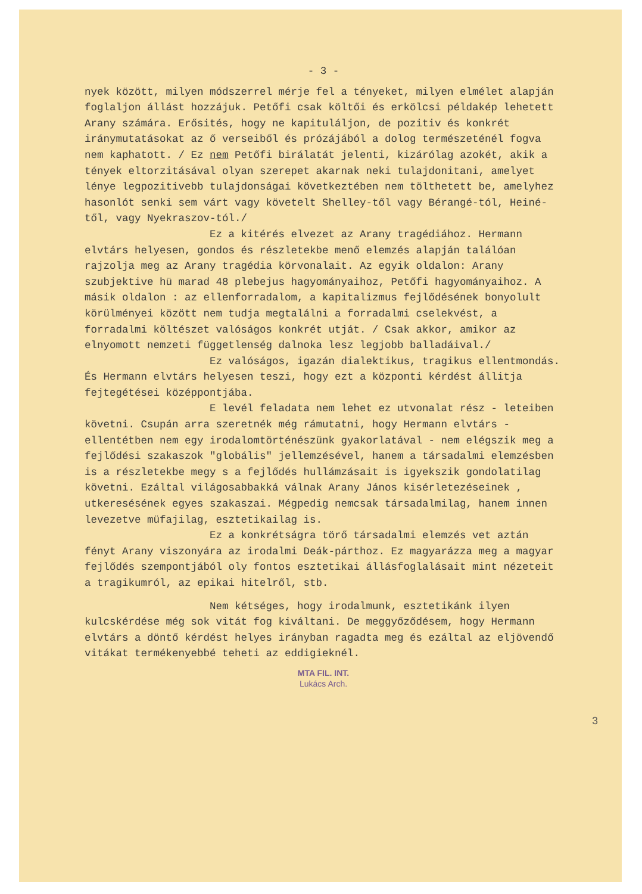- 3 -
nyek között, milyen módszerrel mérje fel a tényeket, milyen elmélet alapján foglaljon állást hozzájuk. Petőfi csak költői és erkölcsi példakép lehetett Arany számára. Erősités, hogy ne kapituláljon, de pozitiv és konkrét iránymutatásokat az ő verseiből és prózájából a dolog természeténél fogva nem kaphatott. / Ez nem Petőfi birálatát jelenti, kizárólag azokét, akik a tények eltorzitásával olyan szerepet akarnak neki tulajdonitani, amelyet lénye legpozitivebb tulajdonságai következtében nem tölthetett be, amelyhez hasonlót senki sem várt vagy követelt Shelley-től vagy Bérangé-tól, Heiné-től, vagy Nyekraszov-tól./
Ez a kitérés elvezet az Arany tragédiához. Hermann elvtárs helyesen, gondos és részletekbe menő elemzés alapján találóan rajzolja meg az Arany tragédia körvonalait. Az egyik oldalon: Arany szubjektive hü marad 48 plebejus hagyományaihoz, Petőfi hagyományaihoz. A másik oldalon : az ellenforradalom, a kapitalizmus fejlődésének bonyolult körülményei között nem tudja megtalálni a forradalmi cselekvést, a forradalmi költészet valóságos konkrét utját. / Csak akkor, amikor az elnyomott nemzeti függetlenség dalnoka lesz legjobb balladáival./
Ez valóságos, igazán dialektikus, tragikus ellentmondás. És Hermann elvtárs helyesen teszi, hogy ezt a központi kérdést állitja fejtegétései középpontjába.
E levél feladata nem lehet ez utvonalat rész - leteiben követni. Csupán arra szeretnék még rámutatni, hogy Hermann elvtárs - ellentétben nem egy irodalomtörténészünk gyakorlatával - nem elégszik meg a fejlődési szakaszok "globális" jellemzésével, hanem a társadalmi elemzésben is a részletekbe megy s a fejlődés hullámzásait is igyekszik gondolatilag követni. Ezáltal világosabbakká válnak Arany János kisérletezéseinek , utkeresésének egyes szakaszai. Mégpedig nemcsak társadalmilag, hanem innen levezetve müfajilag, esztetikailag is.
Ez a konkrétságra törő társadalmi elemzés vet aztán fényt Arany viszonyára az irodalmi Deák-párthoz. Ez magyarázza meg a magyar fejlődés szempontjából oly fontos esztetikai állásfoglalásait mint nézeteit a tragikumról, az epikai hitelről, stb.
Nem kétséges, hogy irodalmunk, esztetikánk ilyen kulcskérdése még sok vitát fog kiváltani. De meggyőződésem, hogy Hermann elvtárs a döntő kérdést helyes irányban ragadta meg és ezáltal az eljövendő vitákat termékenyebbé teheti az eddigieknél.
MTA FIL. INT.
Lukács Arch.
3